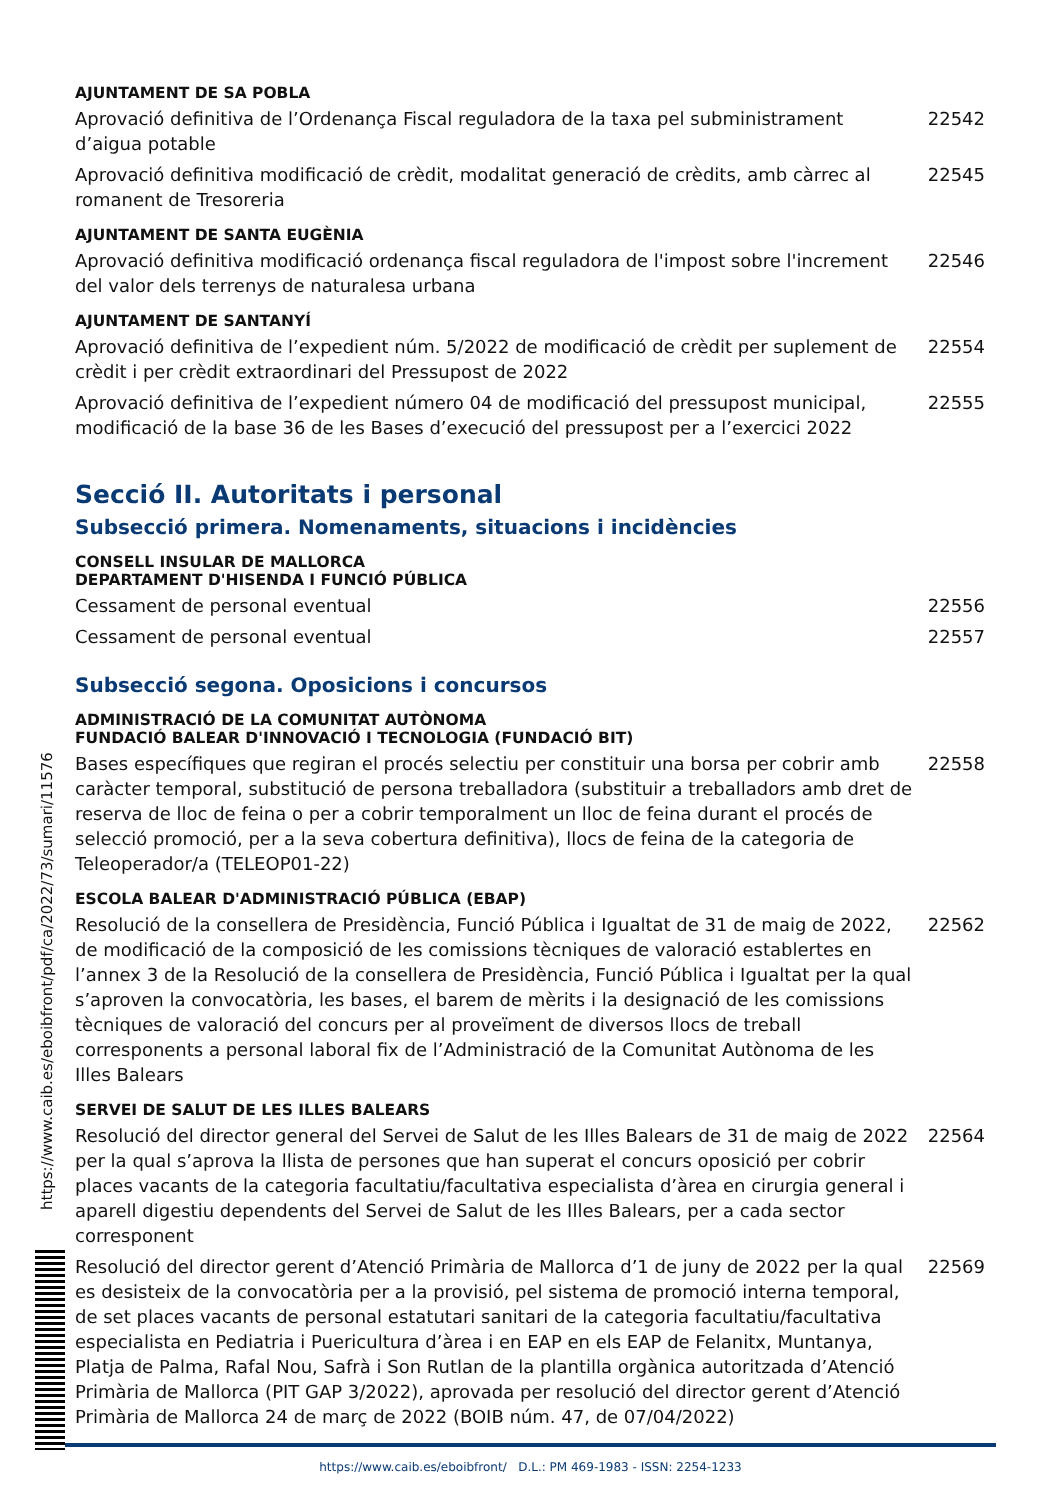AJUNTAMENT DE SA POBLA
Aprovació definitiva de l’Ordenança Fiscal reguladora de la taxa pel subministrament d’aigua potable 22542
Aprovació definitiva modificació de crèdit, modalitat generació de crèdits, amb càrrec al romanent de Tresoreria 22545
AJUNTAMENT DE SANTA EUGÈNIA
Aprovació definitiva modificació ordenança fiscal reguladora de l'impost sobre l'increment del valor dels terrenys de naturalesa urbana 22546
AJUNTAMENT DE SANTANYÍ
Aprovació definitiva de l’expedient núm. 5/2022 de modificació de crèdit per suplement de crèdit i per crèdit extraordinari del Pressupost de 2022 22554
Aprovació definitiva de l’expedient número 04 de modificació del pressupost municipal, modificació de la base 36 de les Bases d’execució del pressupost per a l’exercici 2022 22555
Secció II. Autoritats i personal
Subsecció primera. Nomenaments, situacions i incidències
CONSELL INSULAR DE MALLORCA
DEPARTAMENT D'HISENDA I FUNCIÓ PÚBLICA
Cessament de personal eventual 22556
Cessament de personal eventual 22557
Subsecció segona. Oposicions i concursos
ADMINISTRACIÓ DE LA COMUNITAT AUTÒNOMA
FUNDACIÓ BALEAR D'INNOVACIÓ I TECNOLOGIA (FUNDACIÓ BIT)
Bases específiques que regiran el procés selectiu per constituir una borsa per cobrir amb caràcter temporal, substitució de persona treballadora (substituir a treballadors amb dret de reserva de lloc de feina o per a cobrir temporalment un lloc de feina durant el procés de selecció promoció, per a la seva cobertura definitiva), llocs de feina de la categoria de Teleoperador/a (TELEOP01-22) 22558
ESCOLA BALEAR D'ADMINISTRACIÓ PÚBLICA (EBAP)
Resolució de la consellera de Presidència, Funció Pública i Igualtat de 31 de maig de 2022, de modificació de la composició de les comissions tècniques de valoració establertes en l’annex 3 de la Resolució de la consellera de Presidència, Funció Pública i Igualtat per la qual s’aproven la convocatòria, les bases, el barem de mèrits i la designació de les comissions tècniques de valoració del concurs per al proveïment de diversos llocs de treball corresponents a personal laboral fix de l’Administració de la Comunitat Autònoma de les Illes Balears 22562
SERVEI DE SALUT DE LES ILLES BALEARS
Resolució del director general del Servei de Salut de les Illes Balears de 31 de maig de 2022 per la qual s’aprova la llista de persones que han superat el concurs oposició per cobrir places vacants de la categoria facultatiu/facultativa especialista d’àrea en cirurgia general i aparell digestiu dependents del Servei de Salut de les Illes Balears, per a cada sector corresponent 22564
Resolució del director gerent d’Atenció Primària de Mallorca d’1 de juny de 2022 per la qual es desisteix de la convocatòria per a la provisió, pel sistema de promoció interna temporal, de set places vacants de personal estatutari sanitari de la categoria facultatiu/facultativa especialista en Pediatria i Puericultura d’àrea i en EAP en els EAP de Felanitx, Muntanya, Platja de Palma, Rafal Nou, Safrà i Son Rutlan de la plantilla orgànica autoritzada d’Atenció Primària de Mallorca (PIT GAP 3/2022), aprovada per resolució del director gerent d’Atenció Primària de Mallorca 24 de març de 2022 (BOIB núm. 47, de 07/04/2022) 22569
https://www.caib.es/eboibfront/pdf/ca/2022/73/sumari/11576
https://www.caib.es/eboibfront/ D.L.: PM 469-1983 - ISSN: 2254-1233